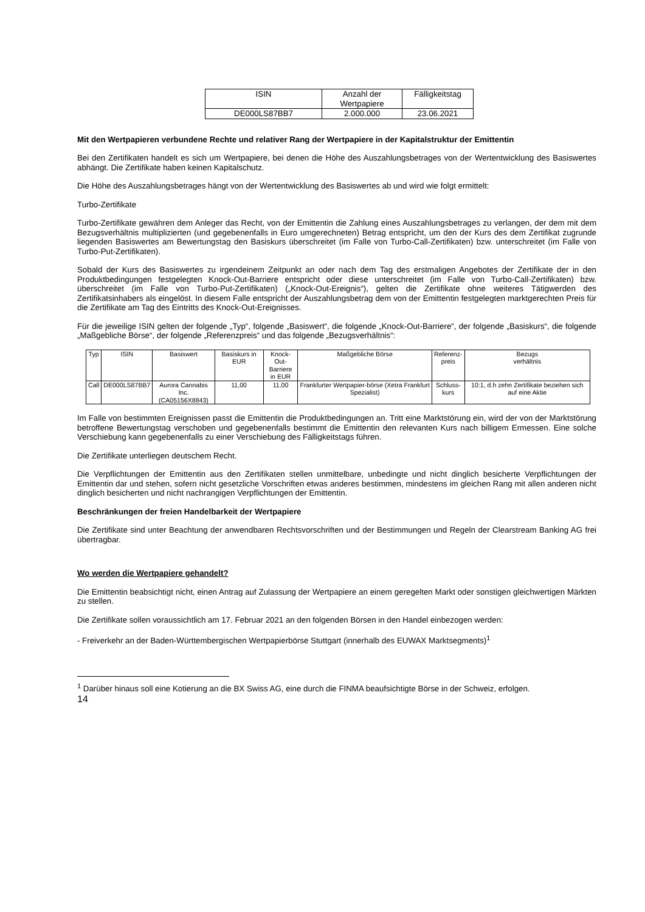| ISIN | Anzahl der Wertpapiere | Fälligkeitstag |
| --- | --- | --- |
| DE000LS87BB7 | 2.000.000 | 23.06.2021 |
Mit den Wertpapieren verbundene Rechte und relativer Rang der Wertpapiere in der Kapitalstruktur der Emittentin
Bei den Zertifikaten handelt es sich um Wertpapiere, bei denen die Höhe des Auszahlungsbetrages von der Wertentwicklung des Basiswertes abhängt. Die Zertifikate haben keinen Kapitalschutz.
Die Höhe des Auszahlungsbetrages hängt von der Wertentwicklung des Basiswertes ab und wird wie folgt ermittelt:
Turbo-Zertifikate
Turbo-Zertifikate gewähren dem Anleger das Recht, von der Emittentin die Zahlung eines Auszahlungsbetrages zu verlangen, der dem mit dem Bezugsverhältnis multiplizierten (und gegebenenfalls in Euro umgerechneten) Betrag entspricht, um den der Kurs des dem Zertifikat zugrunde liegenden Basiswertes am Bewertungstag den Basiskurs überschreitet (im Falle von Turbo-Call-Zertifikaten) bzw. unterschreitet (im Falle von Turbo-Put-Zertifikaten).
Sobald der Kurs des Basiswertes zu irgendeinem Zeitpunkt an oder nach dem Tag des erstmaligen Angebotes der Zertifikate der in den Produktbedingungen festgelegten Knock-Out-Barriere entspricht oder diese unterschreitet (im Falle von Turbo-Call-Zertifikaten) bzw. überschreitet (im Falle von Turbo-Put-Zertifikaten) („Knock-Out-Ereignis“), gelten die Zertifikate ohne weiteres Tätigwerden des Zertifikatsinhabers als eingelöst. In diesem Falle entspricht der Auszahlungsbetrag dem von der Emittentin festgelegten marktgerechten Preis für die Zertifikate am Tag des Eintritts des Knock-Out-Ereignisses.
Für die jeweilige ISIN gelten der folgende „Typ“, folgende „Basiswert“, die folgende „Knock-Out-Barriere“, der folgende „Basiskurs“, die folgende „Maßgebliche Börse“, der folgende „Referenzpreis“ und das folgende „Bezugsverhältnis“:
| Typ | ISIN | Basiswert | Basiskurs in EUR | Knock-Out- Barriere in EUR | Maßgebliche Börse | Referenz- preis | Bezugs verhältnis |
| --- | --- | --- | --- | --- | --- | --- | --- |
| Call | DE000LS87BB7 | Aurora Cannabis Inc. (CA05156X8843) | 11,00 | 11,00 | Frankfurter Wertpapier-börse (Xetra Frankfurt Spezialist) | Schluss- kurs | 10:1, d.h zehn Zertifikate beziehen sich auf eine Aktie |
Im Falle von bestimmten Ereignissen passt die Emittentin die Produktbedingungen an. Tritt eine Marktstörung ein, wird der von der Marktstörung betroffene Bewertungstag verschoben und gegebenenfalls bestimmt die Emittentin den relevanten Kurs nach billigem Ermessen. Eine solche Verschiebung kann gegebenenfalls zu einer Verschiebung des Fälligkeitstags führen.
Die Zertifikate unterliegen deutschem Recht.
Die Verpflichtungen der Emittentin aus den Zertifikaten stellen unmittelbare, unbedingte und nicht dinglich besicherte Verpflichtungen der Emittentin dar und stehen, sofern nicht gesetzliche Vorschriften etwas anderes bestimmen, mindestens im gleichen Rang mit allen anderen nicht dinglich besicherten und nicht nachrangigen Verpflichtungen der Emittentin.
Beschränkungen der freien Handelbarkeit der Wertpapiere
Die Zertifikate sind unter Beachtung der anwendbaren Rechtsvorschriften und der Bestimmungen und Regeln der Clearstream Banking AG frei übertragbar.
Wo werden die Wertpapiere gehandelt?
Die Emittentin beabsichtigt nicht, einen Antrag auf Zulassung der Wertpapiere an einem geregelten Markt oder sonstigen gleichwertigen Märkten zu stellen.
Die Zertifikate sollen voraussichtlich am 17. Februar 2021 an den folgenden Börsen in den Handel einbezogen werden:
- Freiverkehr an der Baden-Württembergischen Wertpapierbörse Stuttgart (innerhalb des EUWAX Marktsegments)<sup>1</sup>
<sup>1</sup> Darüber hinaus soll eine Kotierung an die BX Swiss AG, eine durch die FINMA beaufsichtigte Börse in der Schweiz, erfolgen.
14